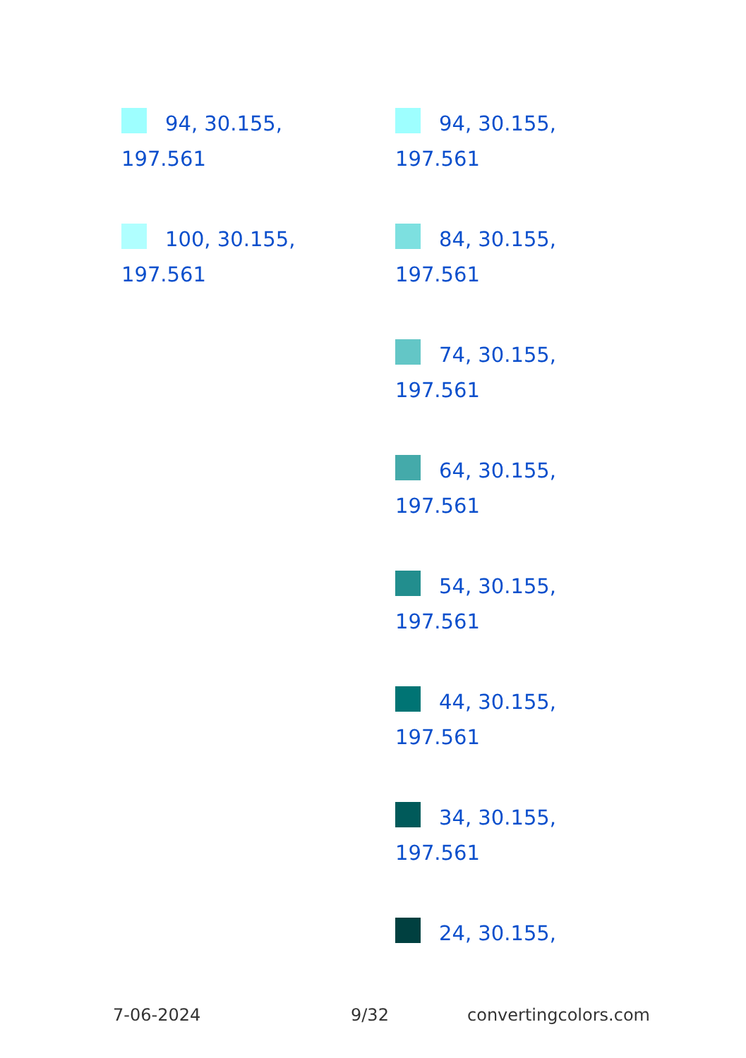94, 30.155, 197.561
100, 30.155, 197.561
94, 30.155, 197.561
84, 30.155, 197.561
74, 30.155, 197.561
64, 30.155, 197.561
54, 30.155, 197.561
44, 30.155, 197.561
34, 30.155, 197.561
24, 30.155,
7-06-2024 9/32 convertingcolors.com